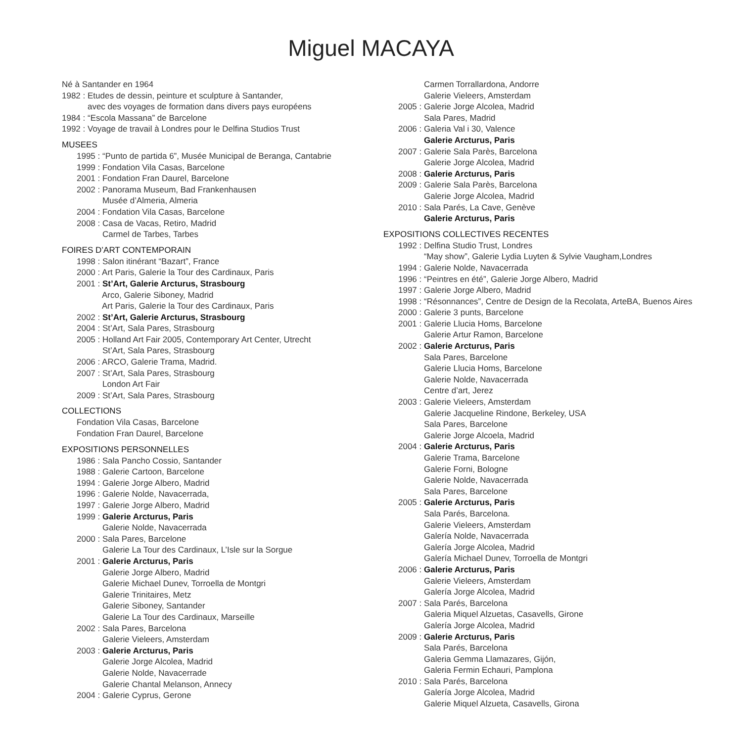Miguel MACAYA
Né à Santander en 1964 1982 : Etudes de dessin, peinture et sculpture à Santander, avec des voyages de formation dans divers pays européens 1984 : “Escola Massana” de Barcelone 1992 : Voyage de travail à Londres pour le Delfina Studios Trust
MUSEES
1995 : “Punto de partida 6”, Musée Municipal de Beranga, Cantabrie 1999 : Fondation Vila Casas, Barcelone 2001 : Fondation Fran Daurel, Barcelone 2002 : Panorama Museum, Bad Frankenhausen Musée d’Almeria, Almeria 2004 : Fondation Vila Casas, Barcelone 2008 : Casa de Vacas, Retiro, Madrid Carmel de Tarbes, Tarbes
FOIRES D’ART CONTEMPORAIN
1998 : Salon itinérant “Bazart”, France 2000 : Art Paris, Galerie la Tour des Cardinaux, Paris 2001 : St’Art, Galerie Arcturus, Strasbourg Arco, Galerie Siboney, Madrid Art Paris, Galerie la Tour des Cardinaux, Paris 2002 : St’Art, Galerie Arcturus, Strasbourg 2004 : St’Art, Sala Pares, Strasbourg 2005 : Holland Art Fair 2005, Contemporary Art Center, Utrecht St’Art, Sala Pares, Strasbourg 2006 : ARCO, Galerie Trama, Madrid. 2007 : St’Art, Sala Pares, Strasbourg London Art Fair 2009 : St’Art, Sala Pares, Strasbourg
COLLECTIONS
Fondation Vila Casas, Barcelone Fondation Fran Daurel, Barcelone
EXPOSITIONS PERSONNELLES
1986 : Sala Pancho Cossio, Santander 1988 : Galerie Cartoon, Barcelone 1994 : Galerie Jorge Albero, Madrid 1996 : Galerie Nolde, Navacerrada, 1997 : Galerie Jorge Albero, Madrid 1999 : Galerie Arcturus, Paris Galerie Nolde, Navacerrada 2000 : Sala Pares, Barcelone Galerie La Tour des Cardinaux, L’Isle sur la Sorgue 2001 : Galerie Arcturus, Paris Galerie Jorge Albero, Madrid Galerie Michael Dunev, Torroella de Montgri Galerie Trinitaires, Metz Galerie Siboney, Santander Galerie La Tour des Cardinaux, Marseille 2002 : Sala Pares, Barcelona Galerie Vieleers, Amsterdam 2003 : Galerie Arcturus, Paris Galerie Jorge Alcolea, Madrid Galerie Nolde, Navacerrade Galerie Chantal Melanson, Annecy 2004 : Galerie Cyprus, Gerone
Carmen Torrallardona, Andorre Galerie Vieleers, Amsterdam 2005 : Galerie Jorge Alcolea, Madrid Sala Pares, Madrid 2006 : Galeria Val i 30, Valence Galerie Arcturus, Paris 2007 : Galerie Sala Parès, Barcelona Galerie Jorge Alcolea, Madrid 2008 : Galerie Arcturus, Paris 2009 : Galerie Sala Parès, Barcelona Galerie Jorge Alcolea, Madrid 2010 : Sala Parés, La Cave, Genève Galerie Arcturus, Paris
EXPOSITIONS COLLECTIVES RECENTES
1992 : Delfina Studio Trust, Londres “May show”, Galerie Lydia Luyten & Sylvie Vaugham,Londres 1994 : Galerie Nolde, Navacerrada 1996 : “Peintres en été”, Galerie Jorge Albero, Madrid 1997 : Galerie Jorge Albero, Madrid 1998 : “Résonnances”, Centre de Design de la Recolata, ArteBA, Buenos Aires 2000 : Galerie 3 punts, Barcelone 2001 : Galerie Llucia Homs, Barcelone Galerie Artur Ramon, Barcelone 2002 : Galerie Arcturus, Paris Sala Pares, Barcelone Galerie Llucia Homs, Barcelone Galerie Nolde, Navacerrada Centre d’art, Jerez 2003 : Galerie Vieleers, Amsterdam Galerie Jacqueline Rindone, Berkeley, USA Sala Pares, Barcelone Galerie Jorge Alcoela, Madrid 2004 : Galerie Arcturus, Paris Galerie Trama, Barcelone Galerie Forni, Bologne Galerie Nolde, Navacerrada Sala Pares, Barcelone 2005 : Galerie Arcturus, Paris Sala Parés, Barcelona. Galerie Vieleers, Amsterdam Galería Nolde, Navacerrada Galería Jorge Alcolea, Madrid Galería Michael Dunev, Torroella de Montgri 2006 : Galerie Arcturus, Paris Galerie Vieleers, Amsterdam Galería Jorge Alcolea, Madrid 2007 : Sala Parés, Barcelona Galeria Miquel Alzuetas, Casavells, Girone Galería Jorge Alcolea, Madrid 2009 : Galerie Arcturus, Paris Sala Parés, Barcelona Galeria Gemma Llamazares, Gijón, Galeria Fermin Echauri, Pamplona 2010 : Sala Parés, Barcelona Galería Jorge Alcolea, Madrid Galerie Miquel Alzueta, Casavells, Girona